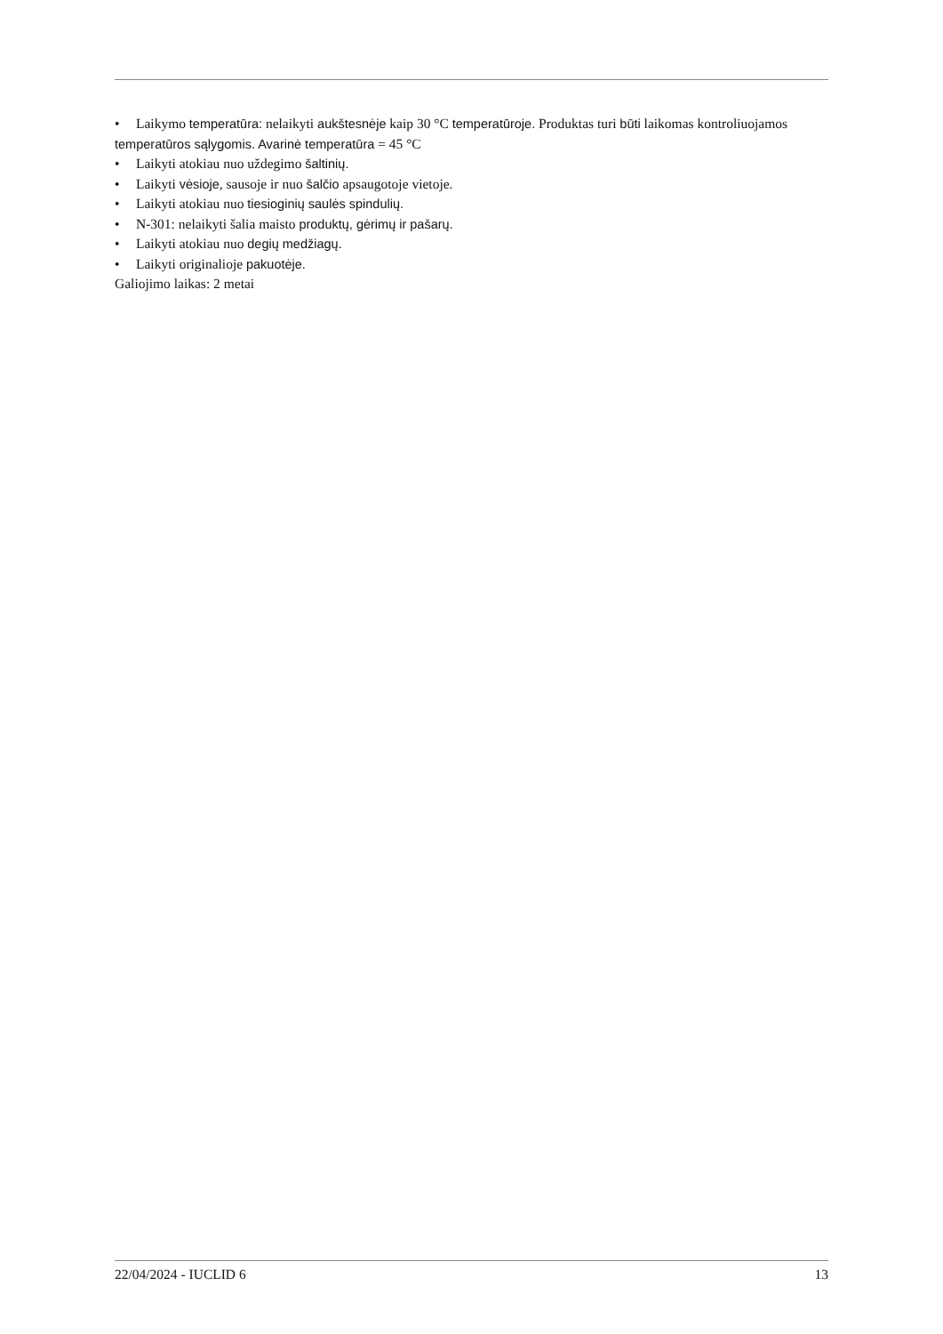• Laikymo temperatūra: nelaikyti aukštesnėje kaip 30 °C temperatūroje. Produktas turi būti laikomas kontroliuojamos temperatūros sąlygomis. Avarinė temperatūra = 45 °C
• Laikyti atokiau nuo uždegimo šaltinių.
• Laikyti vėsioje, sausoje ir nuo šalčio apsaugotoje vietoje.
• Laikyti atokiau nuo tiesioginių saulės spindulių.
• N-301: nelaikyti šalia maisto produktų, gėrimų ir pašarų.
• Laikyti atokiau nuo degių medžiagų.
• Laikyti originalioje pakuotėje.
Galiojimo laikas: 2 metai
22/04/2024 - IUCLID 6 13